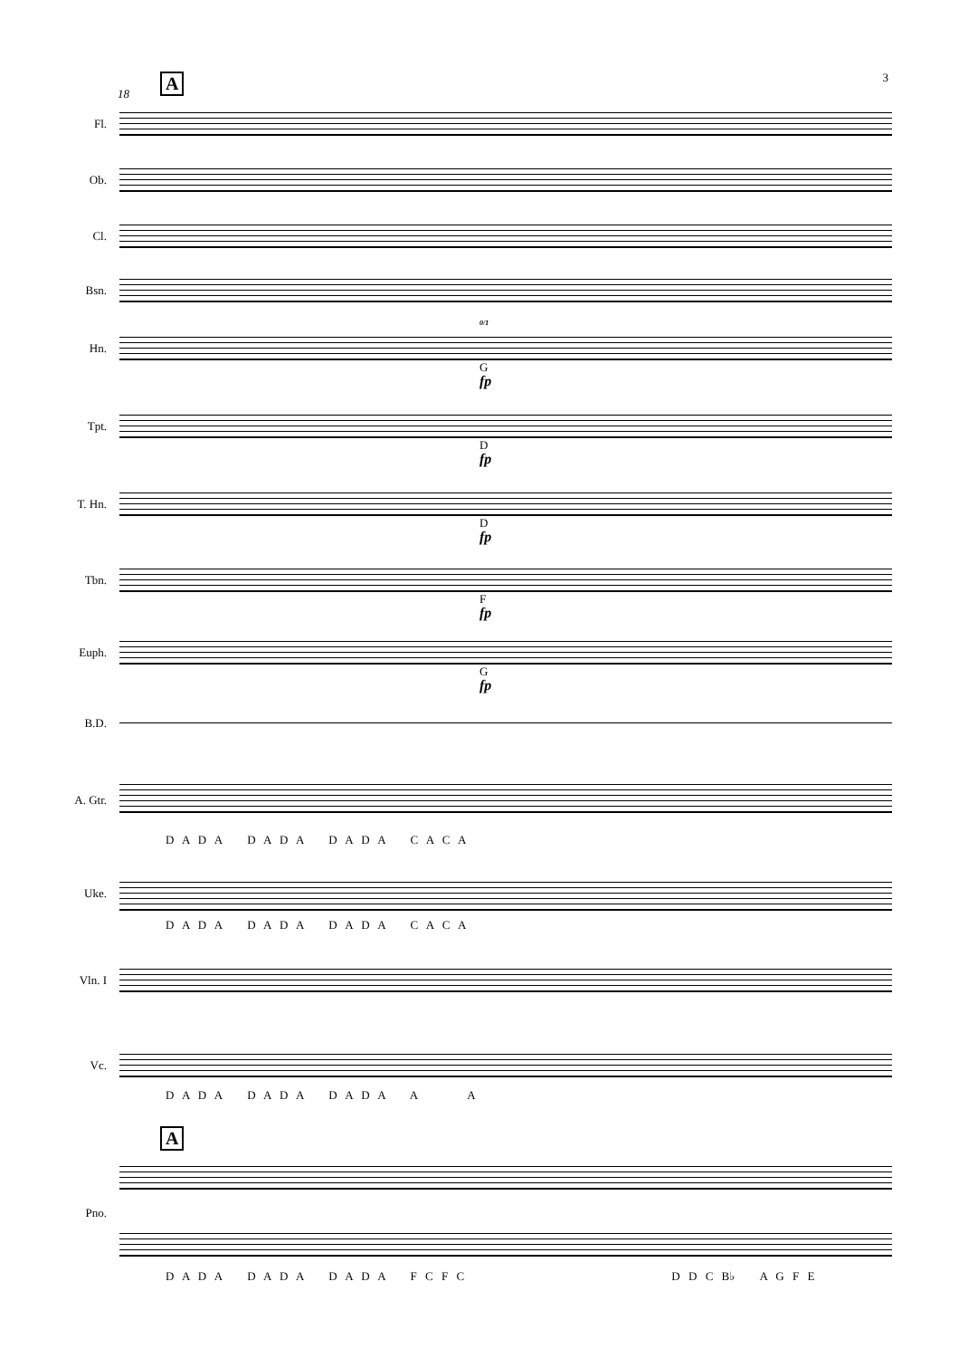3 A
18
Fl.
Ob.
Cl.
Bsn.
Hn.
0/1
G
fp
Tpt.
D
fp
T. Hn.
D
fp
Tbn.
F
fp
Euph.
G
fp
B.D.
A. Gtr.
D A D A D A D A D A D A C A C A
Uke.
D A D A D A D A D A D A C A C A
Vln. I
Vc.
D A D A D A D A D A D A A A
A
Pno.
D A D A D A D A D A D A F C F C D D C B♭ A G F E